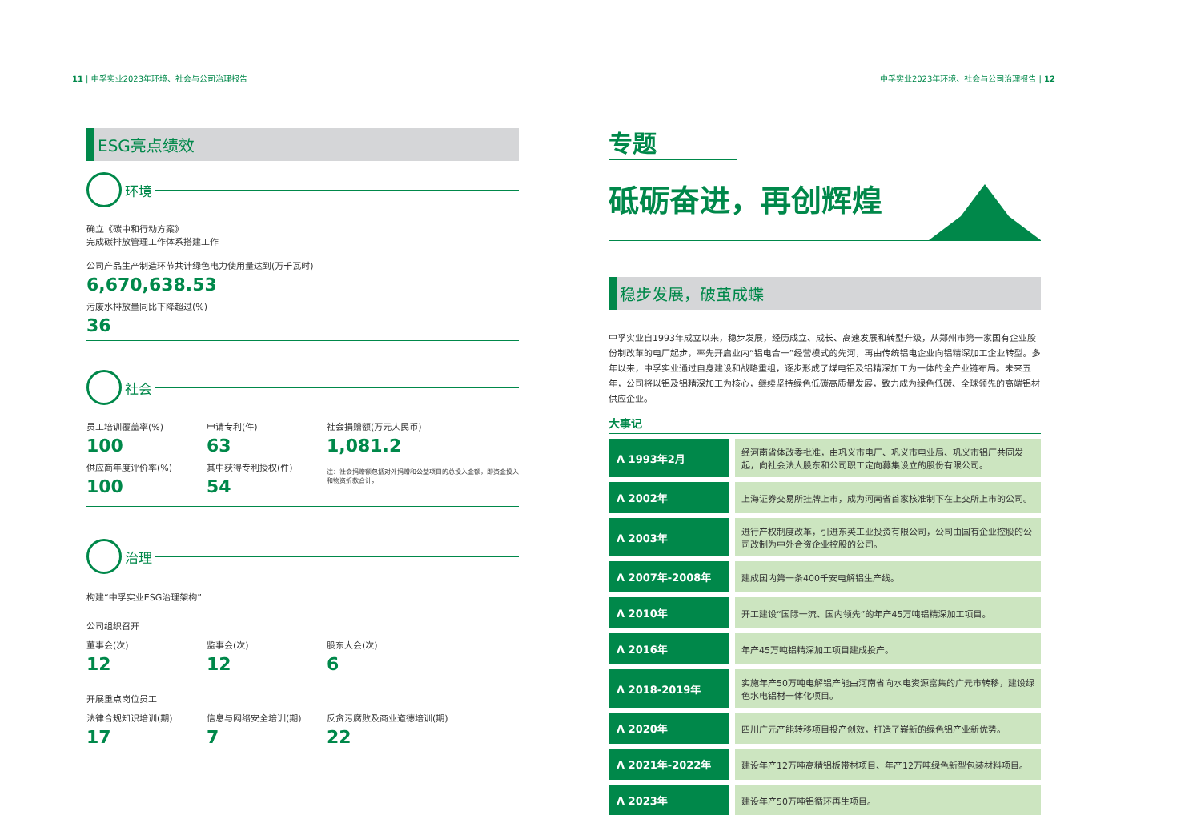11 | 中孚实业2023年环境、社会与公司治理报告
ESG亮点绩效
环境
确立《碳中和行动方案》
完成碳排放管理工作体系搭建工作
公司产品生产制造环节共计绿色电力使用量达到(万千瓦时)
6,670,638.53
污废水排放量同比下降超过(%)
36
社会
员工培训覆盖率(%)
100
供应商年度评价率(%)
100
申请专利(件)
63
其中获得专利授权(件)
54
社会捐赠额(万元人民币)
1,081.2
注：社会捐赠额包括对外捐赠和公益项目的总投入金额，即资金投入和物资折款合计。
治理
构建“中孚实业ESG治理架构”
公司组织召开
董事会(次)
12
监事会(次)
12
股东大会(次)
6
开展重点岗位员工
法律合规知识培训(期)
17
信息与网络安全培训(期)
7
反贪污腐败及商业道德培训(期)
22
中孚实业2023年环境、社会与公司治理报告 | 12
专题
砥砺奋进，再创辉煌
稳步发展，破茧成蝶
中孚实业自1993年成立以来，稳步发展，经历成立、成长、高速发展和转型升级，从郑州市第一家国有企业股份制改革的电厂起步，率先开启业内“铝电合一”经营模式的先河，再由传统铝电企业向铝精深加工企业转型。多年以来，中孚实业通过自身建设和战略重组，逐步形成了煤电铝及铝精深加工为一体的全产业链布局。未来五年，公司将以铝及铝精深加工为核心，继续坚持绿色低碳高质量发展，致力成为绿色低碳、全球领先的高端铝材供应企业。
大事记
| Λ 1993年2月 | 经河南省体改委批准，由巩义市电厂、巩义市电业局、巩义市铝厂共同发起，向社会法人股东和公司职工定向募集设立的股份有限公司。 |
| Λ 2002年 | 上海证券交易所挂牌上市，成为河南省首家核准制下在上交所上市的公司。 |
| Λ 2003年 | 进行产权制度改革，引进东英工业投资有限公司，公司由国有企业控股的公司改制为中外合资企业控股的公司。 |
| Λ 2007年-2008年 | 建成国内第一条400千安电解铝生产线。 |
| Λ 2010年 | 开工建设“国际一流、国内领先”的年产45万吨铝精深加工项目。 |
| Λ 2016年 | 年产45万吨铝精深加工项目建成投产。 |
| Λ 2018-2019年 | 实施年产50万吨电解铝产能由河南省向水电资源富集的广元市转移，建设绿色水电铝材一体化项目。 |
| Λ 2020年 | 四川广元产能转移项目投产创效，打造了崭新的绿色铝产业新优势。 |
| Λ 2021年-2022年 | 建设年产12万吨高精铝板带材项目、年产12万吨绿色新型包装材料项目。 |
| Λ 2023年 | 建设年产50万吨铝循环再生项目。 |